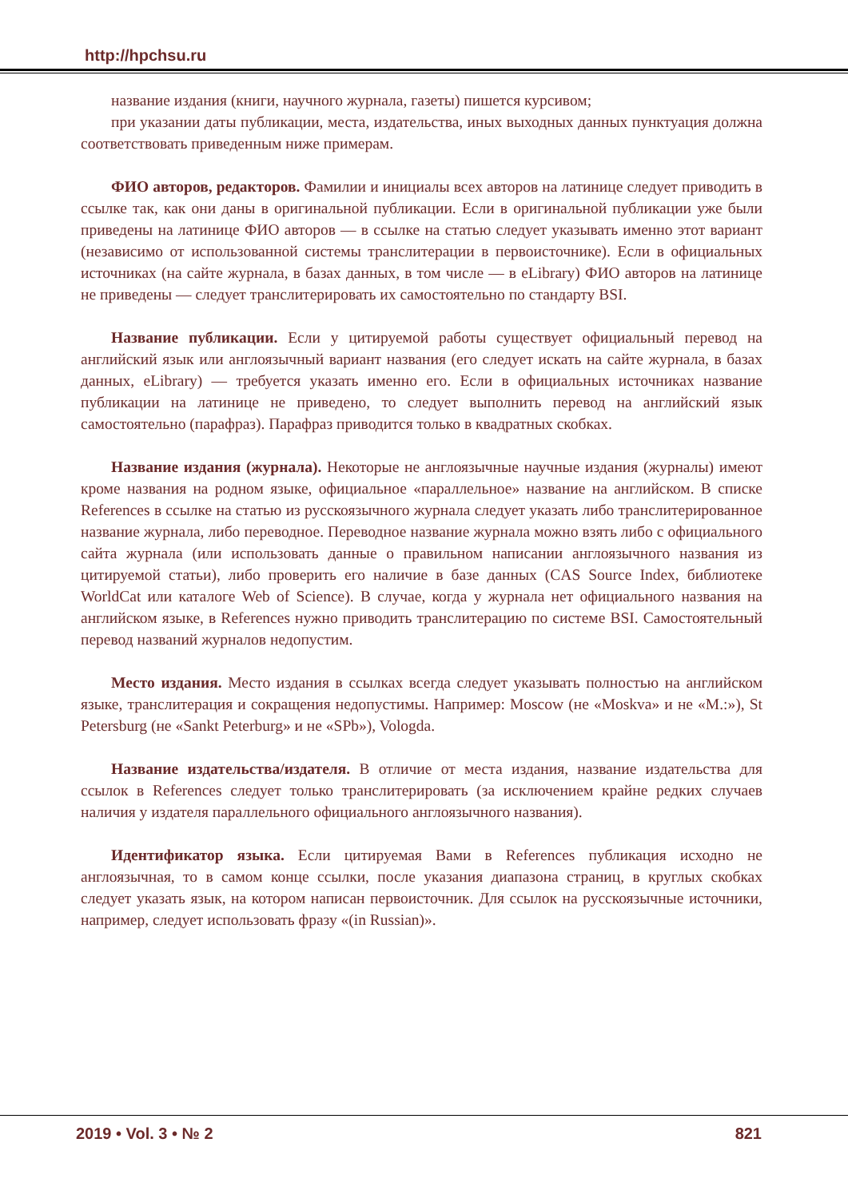http://hpchsu.ru
название издания (книги, научного журнала, газеты) пишется курсивом;
при указании даты публикации, места, издательства, иных выходных данных пунктуация должна соответствовать приведенным ниже примерам.
ФИО авторов, редакторов. Фамилии и инициалы всех авторов на латинице следует приводить в ссылке так, как они даны в оригинальной публикации. Если в оригинальной публикации уже были приведены на латинице ФИО авторов — в ссылке на статью следует указывать именно этот вариант (независимо от использованной системы транслитерации в первоисточнике). Если в официальных источниках (на сайте журнала, в базах данных, в том числе — в eLibrary) ФИО авторов на латинице не приведены — следует транслитерировать их самостоятельно по стандарту BSI.
Название публикации. Если у цитируемой работы существует официальный перевод на английский язык или англоязычный вариант названия (его следует искать на сайте журнала, в базах данных, eLibrary) — требуется указать именно его. Если в официальных источниках название публикации на латинице не приведено, то следует выполнить перевод на английский язык самостоятельно (парафраз). Парафраз приводится только в квадратных скобках.
Название издания (журнала). Некоторые не англоязычные научные издания (журналы) имеют кроме названия на родном языке, официальное «параллельное» название на английском. В списке References в ссылке на статью из русскоязычного журнала следует указать либо транслитерированное название журнала, либо переводное. Переводное название журнала можно взять либо с официального сайта журнала (или использовать данные о правильном написании англоязычного названия из цитируемой статьи), либо проверить его наличие в базе данных (CAS Source Index, библиотеке WorldCat или каталоге Web of Science). В случае, когда у журнала нет официального названия на английском языке, в References нужно приводить транслитерацию по системе BSI. Самостоятельный перевод названий журналов недопустим.
Место издания. Место издания в ссылках всегда следует указывать полностью на английском языке, транслитерация и сокращения недопустимы. Например: Moscow (не «Moskva» и не «M.:»), St Petersburg (не «Sankt Peterburg» и не «SPb»), Vologda.
Название издательства/издателя. В отличие от места издания, название издательства для ссылок в References следует только транслитерировать (за исключением крайне редких случаев наличия у издателя параллельного официального англоязычного названия).
Идентификатор языка. Если цитируемая Вами в References публикация исходно не англоязычная, то в самом конце ссылки, после указания диапазона страниц, в круглых скобках следует указать язык, на котором написан первоисточник. Для ссылок на русскоязычные источники, например, следует использовать фразу «(in Russian)».
2019 • Vol. 3 • № 2 821